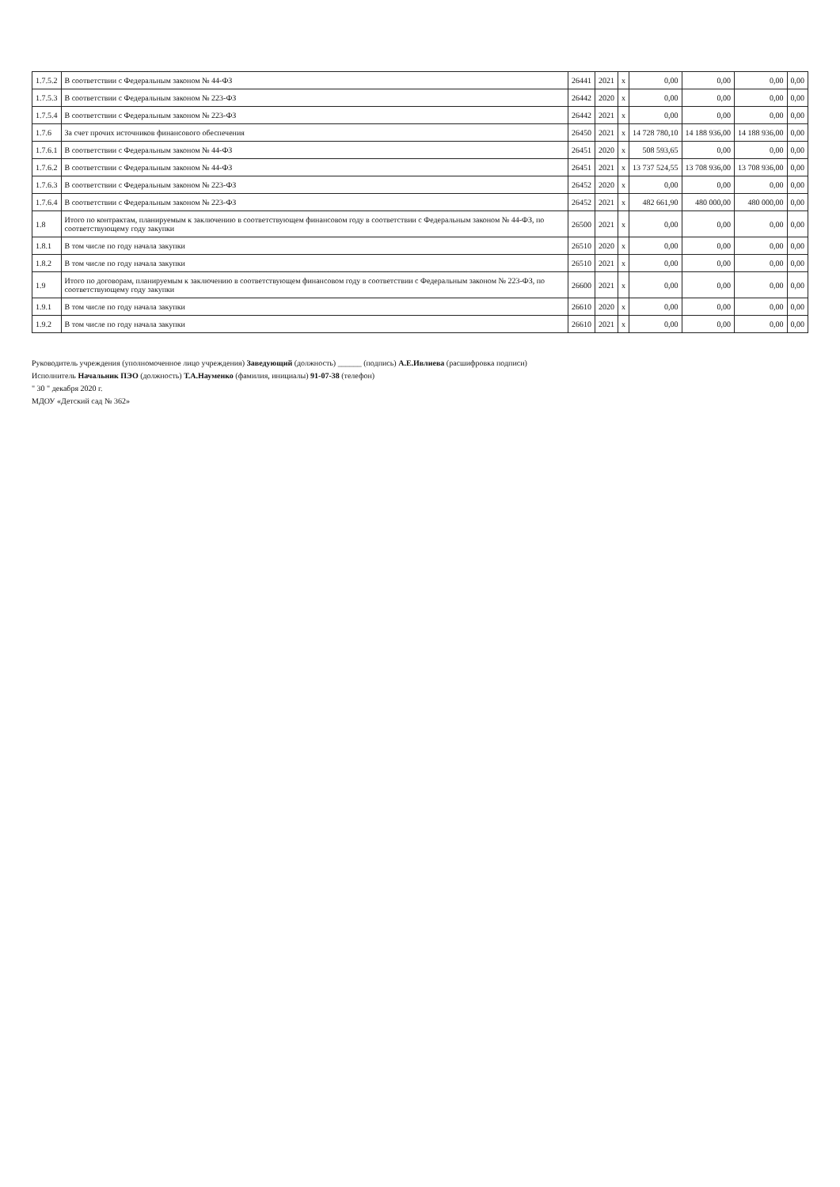| 1.7.5.2 | В соответствии с Федеральным законом № 44-ФЗ | 26441 | 2021 | x | 0,00 | 0,00 | 0,00 | 0,00 |
| 1.7.5.3 | В соответствии с Федеральным законом № 223-ФЗ | 26442 | 2020 | x | 0,00 | 0,00 | 0,00 | 0,00 |
| 1.7.5.4 | В соответствии с Федеральным законом № 223-ФЗ | 26442 | 2021 | x | 0,00 | 0,00 | 0,00 | 0,00 |
| 1.7.6 | За счет прочих источников финансового обеспечения | 26450 | 2021 | x | 14 728 780,10 | 14 188 936,00 | 14 188 936,00 | 0,00 |
| 1.7.6.1 | В соответствии с Федеральным законом № 44-ФЗ | 26451 | 2020 | x | 508 593,65 | 0,00 | 0,00 | 0,00 |
| 1.7.6.2 | В соответствии с Федеральным законом № 44-ФЗ | 26451 | 2021 | x | 13 737 524,55 | 13 708 936,00 | 13 708 936,00 | 0,00 |
| 1.7.6.3 | В соответствии с Федеральным законом № 223-ФЗ | 26452 | 2020 | x | 0,00 | 0,00 | 0,00 | 0,00 |
| 1.7.6.4 | В соответствии с Федеральным законом № 223-ФЗ | 26452 | 2021 | x | 482 661,90 | 480 000,00 | 480 000,00 | 0,00 |
| 1.8 | Итого по контрактам, планируемым к заключению в соответствующем финансовом году в соответствии с Федеральным законом № 44-ФЗ, по соответствующему году закупки | 26500 | 2021 | x | 0,00 | 0,00 | 0,00 | 0,00 |
| 1.8.1 | В том числе по году начала закупки | 26510 | 2020 | x | 0,00 | 0,00 | 0,00 | 0,00 |
| 1.8.2 | В том числе по году начала закупки | 26510 | 2021 | x | 0,00 | 0,00 | 0,00 | 0,00 |
| 1.9 | Итого по договорам, планируемым к заключению в соответствующем финансовом году в соответствии с Федеральным законом № 223-ФЗ, по соответствующему году закупки | 26600 | 2021 | x | 0,00 | 0,00 | 0,00 | 0,00 |
| 1.9.1 | В том числе по году начала закупки | 26610 | 2020 | x | 0,00 | 0,00 | 0,00 | 0,00 |
| 1.9.2 | В том числе по году начала закупки | 26610 | 2021 | x | 0,00 | 0,00 | 0,00 | 0,00 |
Руководитель учреждения (уполномоченное лицо учреждения) Заведующий (должность) ______ (подпись) А.Е.Ивлиева (расшифровка подписи)
Исполнитель Начальник ПЭО (должность) Т.А.Науменко (фамилия, инициалы) 91-07-38 (телефон)
" 30 " декабря 2020 г.
МДОУ «Детский сад № 362»